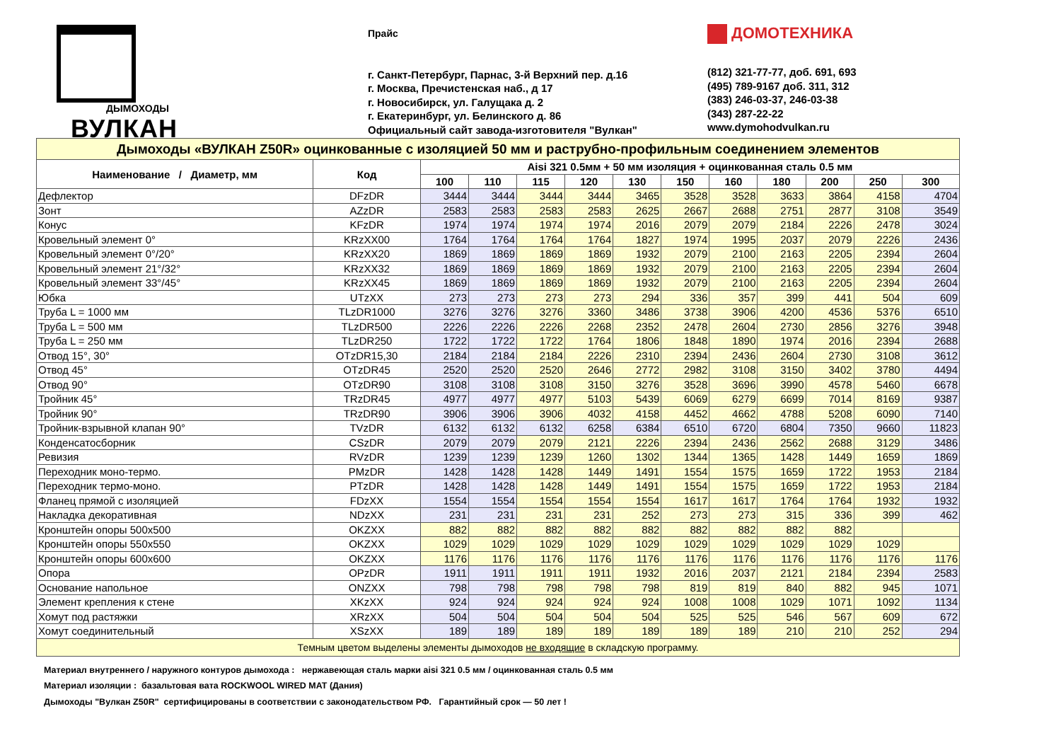ДЫМОХОДЫ
ВУЛКАН
Прайс
г. Санкт-Петербург, Парнас, 3-й Верхний пер. д.16
г. Москва, Пречистенская наб., д 17
г. Новосибирск, ул. Галущака д. 2
г. Екатеринбург, ул. Белинского д. 86
Официальный сайт завода-изготовителя "Вулкан"
ДОМОТЕХНИКА
(812) 321-77-77, доб. 691, 693
(495) 789-9167 доб. 311, 312
(383) 246-03-37, 246-03-38
(343) 287-22-22
www.dymohodvulkan.ru
| Дымоходы «ВУЛКАН Z50R» оцинкованные с изоляцией 50 мм и раструбно-профильным соединением элементов | | | | | | | | | | | | |
| Наименование / Диаметр, мм | Код | Aisi 321 0.5мм + 50 мм изоляция + оцинкованная сталь 0.5 мм | | | | | | | | | | |
| | | 100 | 110 | 115 | 120 | 130 | 150 | 160 | 180 | 200 | 250 | 300 |
| Дефлектор | DFzDR | 3444 | 3444 | 3444 | 3444 | 3465 | 3528 | 3528 | 3633 | 3864 | 4158 | 4704 |
| Зонт | AZzDR | 2583 | 2583 | 2583 | 2583 | 2625 | 2667 | 2688 | 2751 | 2877 | 3108 | 3549 |
| Конус | KFzDR | 1974 | 1974 | 1974 | 1974 | 2016 | 2079 | 2079 | 2184 | 2226 | 2478 | 3024 |
| Кровельный элемент 0° | KRzXX00 | 1764 | 1764 | 1764 | 1764 | 1827 | 1974 | 1995 | 2037 | 2079 | 2226 | 2436 |
| Кровельный элемент 0°/20° | KRzXX20 | 1869 | 1869 | 1869 | 1869 | 1932 | 2079 | 2100 | 2163 | 2205 | 2394 | 2604 |
| Кровельный элемент 21°/32° | KRzXX32 | 1869 | 1869 | 1869 | 1869 | 1932 | 2079 | 2100 | 2163 | 2205 | 2394 | 2604 |
| Кровельный элемент 33°/45° | KRzXX45 | 1869 | 1869 | 1869 | 1869 | 1932 | 2079 | 2100 | 2163 | 2205 | 2394 | 2604 |
| Юбка | UTzXX | 273 | 273 | 273 | 273 | 294 | 336 | 357 | 399 | 441 | 504 | 609 |
| Труба L = 1000 мм | TLzDR1000 | 3276 | 3276 | 3276 | 3360 | 3486 | 3738 | 3906 | 4200 | 4536 | 5376 | 6510 |
| Труба L = 500 мм | TLzDR500 | 2226 | 2226 | 2226 | 2268 | 2352 | 2478 | 2604 | 2730 | 2856 | 3276 | 3948 |
| Труба L = 250 мм | TLzDR250 | 1722 | 1722 | 1722 | 1764 | 1806 | 1848 | 1890 | 1974 | 2016 | 2394 | 2688 |
| Отвод 15°, 30° | OTzDR15,30 | 2184 | 2184 | 2184 | 2226 | 2310 | 2394 | 2436 | 2604 | 2730 | 3108 | 3612 |
| Отвод 45° | OTzDR45 | 2520 | 2520 | 2520 | 2646 | 2772 | 2982 | 3108 | 3150 | 3402 | 3780 | 4494 |
| Отвод 90° | OTzDR90 | 3108 | 3108 | 3108 | 3150 | 3276 | 3528 | 3696 | 3990 | 4578 | 5460 | 6678 |
| Тройник 45° | TRzDR45 | 4977 | 4977 | 4977 | 5103 | 5439 | 6069 | 6279 | 6699 | 7014 | 8169 | 9387 |
| Тройник 90° | TRzDR90 | 3906 | 3906 | 3906 | 4032 | 4158 | 4452 | 4662 | 4788 | 5208 | 6090 | 7140 |
| Тройник-взрывной клапан 90° | TVzDR | 6132 | 6132 | 6132 | 6258 | 6384 | 6510 | 6720 | 6804 | 7350 | 9660 | 11823 |
| Конденсатосборник | CSzDR | 2079 | 2079 | 2079 | 2121 | 2226 | 2394 | 2436 | 2562 | 2688 | 3129 | 3486 |
| Ревизия | RVzDR | 1239 | 1239 | 1239 | 1260 | 1302 | 1344 | 1365 | 1428 | 1449 | 1659 | 1869 |
| Переходник моно-термо. | PMzDR | 1428 | 1428 | 1428 | 1449 | 1491 | 1554 | 1575 | 1659 | 1722 | 1953 | 2184 |
| Переходник термо-моно. | PTzDR | 1428 | 1428 | 1428 | 1449 | 1491 | 1554 | 1575 | 1659 | 1722 | 1953 | 2184 |
| Фланец прямой с изоляцией | FDzXX | 1554 | 1554 | 1554 | 1554 | 1554 | 1617 | 1617 | 1764 | 1764 | 1932 | 1932 |
| Накладка декоративная | NDzXX | 231 | 231 | 231 | 231 | 252 | 273 | 273 | 315 | 336 | 399 | 462 |
| Кронштейн опоры 500х500 | OKZXX | 882 | 882 | 882 | 882 | 882 | 882 | 882 | 882 | 882 | | |
| Кронштейн опоры 550х550 | OKZXX | 1029 | 1029 | 1029 | 1029 | 1029 | 1029 | 1029 | 1029 | 1029 | 1029 | |
| Кронштейн опоры 600х600 | OKZXX | 1176 | 1176 | 1176 | 1176 | 1176 | 1176 | 1176 | 1176 | 1176 | 1176 | 1176 |
| Опора | OPzDR | 1911 | 1911 | 1911 | 1911 | 1932 | 2016 | 2037 | 2121 | 2184 | 2394 | 2583 |
| Основание напольное | ONZXX | 798 | 798 | 798 | 798 | 798 | 819 | 819 | 840 | 882 | 945 | 1071 |
| Элемент крепления к стене | XKzXX | 924 | 924 | 924 | 924 | 924 | 1008 | 1008 | 1029 | 1071 | 1092 | 1134 |
| Хомут под растяжки | XRzXX | 504 | 504 | 504 | 504 | 504 | 525 | 525 | 546 | 567 | 609 | 672 |
| Хомут соединительный | XSzXX | 189 | 189 | 189 | 189 | 189 | 189 | 189 | 210 | 210 | 252 | 294 |
| Темным цветом выделены элементы дымоходов не входящие в складскую программу. | | | | | | | | | | | | |
Материал внутреннего / наружного контуров дымохода : нержавеющая сталь марки aisi 321 0.5 мм / оцинкованная сталь 0.5 мм
Материал изоляции : базальтовая вата ROCKWOOL WIRED MAT (Дания)
Дымоходы "Вулкан Z50R" сертифицированы в соответствии с законодательством РФ. Гарантийный срок — 50 лет !